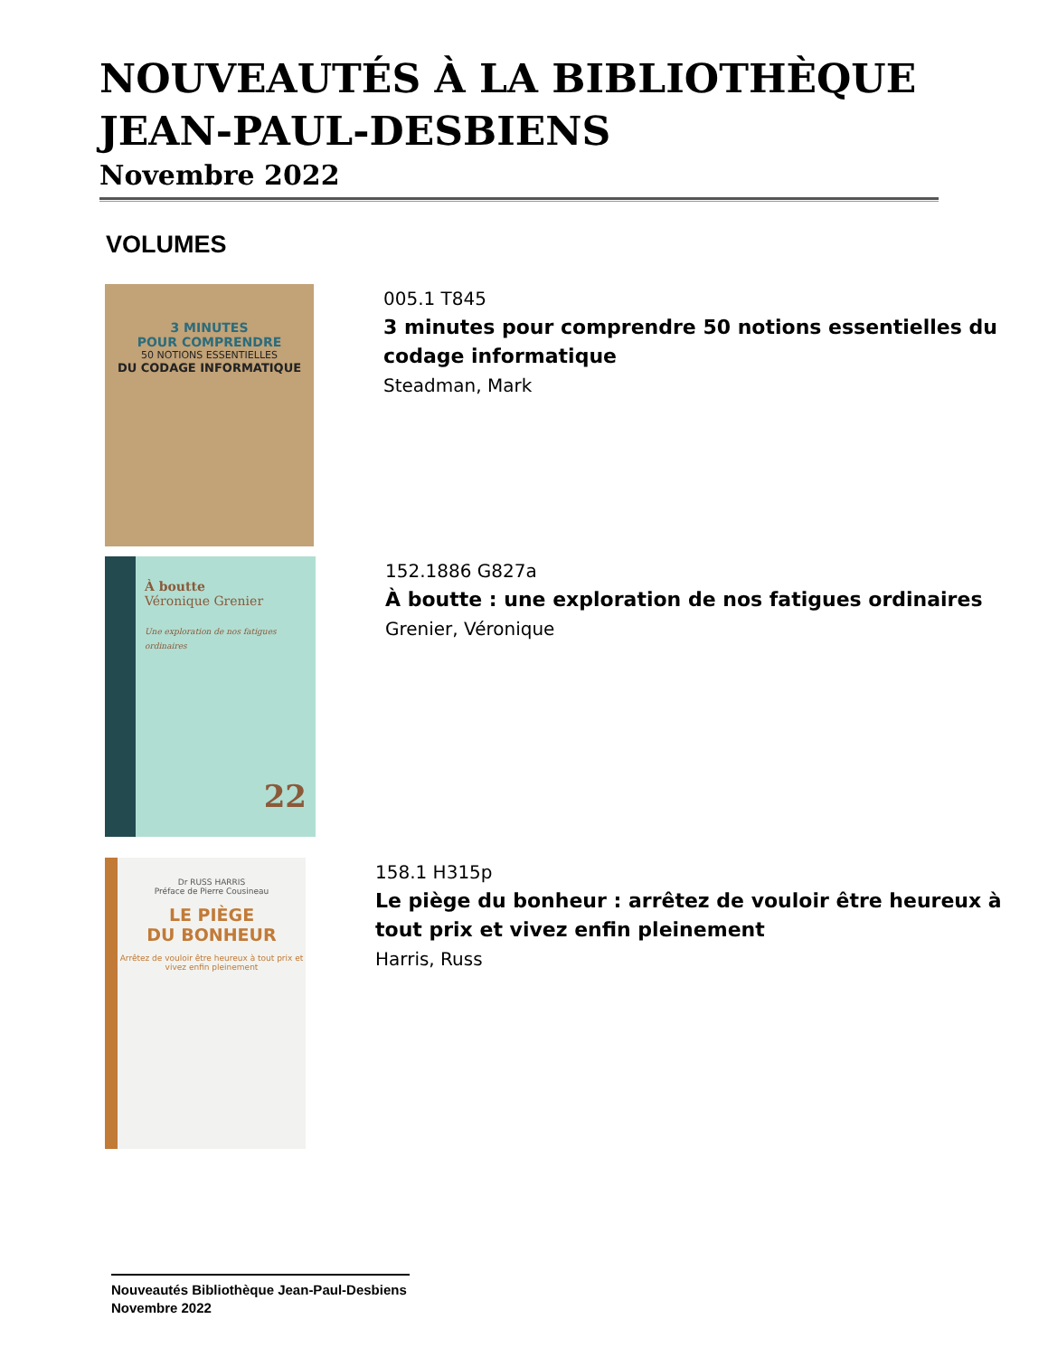NOUVEAUTÉS À LA BIBLIOTHÈQUE JEAN-PAUL-DESBIENS
Novembre 2022
VOLUMES
3 MINUTES
POUR COMPRENDRE
50 NOTIONS ESSENTIELLES
DU CODAGE INFORMATIQUE
005.1 T845
3 minutes pour comprendre 50 notions essentielles du codage informatique
Steadman, Mark
À boutte
Véronique Grenier
Une exploration de nos fatigues ordinaires
22
152.1886 G827a
À boutte : une exploration de nos fatigues ordinaires
Grenier, Véronique
Dr RUSS HARRIS
Préface de Pierre Cousineau
LE PIÈGE
DU BONHEUR
Arrêtez de vouloir être heureux à tout prix et vivez enfin pleinement
158.1 H315p
Le piège du bonheur : arrêtez de vouloir être heureux à tout prix et vivez enfin pleinement
Harris, Russ
Nouveautés Bibliothèque Jean-Paul-Desbiens
Novembre 2022